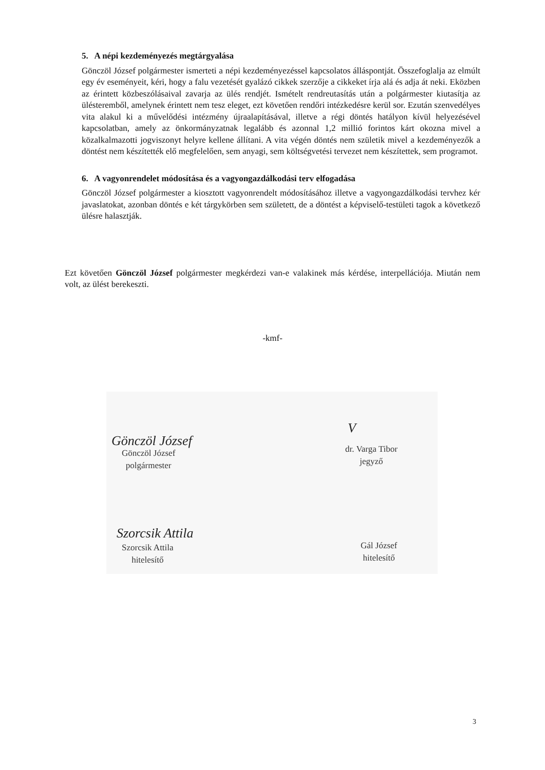5. A népi kezdeményezés megtárgyalása
Gönczöl József polgármester ismerteti a népi kezdeményezéssel kapcsolatos álláspontját. Összefoglalja az elmúlt egy év eseményeit, kéri, hogy a falu vezetését gyalázó cikkek szerzője a cikkeket írja alá és adja át neki. Eközben az érintett közbeszólásaival zavarja az ülés rendjét. Ismételt rendreutasítás után a polgármester kiutasítja az ülésteremből, amelynek érintett nem tesz eleget, ezt követően rendőri intézkedésre kerül sor. Ezután szenvedélyes vita alakul ki a művelődési intézmény újraalapításával, illetve a régi döntés hatályon kívül helyezésével kapcsolatban, amely az önkormányzatnak legalább és azonnal 1,2 millió forintos kárt okozna mivel a közalkalmazotti jogviszonyt helyre kellene állítani. A vita végén döntés nem születik mivel a kezdeményezők a döntést nem készítették elő megfelelően, sem anyagi, sem költségvetési tervezet nem készítettek, sem programot.
6. A vagyonrendelet módosítása és a vagyongazdálkodási terv elfogadása
Gönczöl József polgármester a kiosztott vagyonrendelt módosításához illetve a vagyongazdálkodási tervhez kér javaslatokat, azonban döntés e két tárgykörben sem született, de a döntést a képviselő-testületi tagok a következő ülésre halasztják.
Ezt követően Gönczöl József polgármester megkérdezi van-e valakinek más kérdése, interpellációja. Miután nem volt, az ülést berekeszti.
-kmf-
Gönczöl József
Gönczöl József
polgármester
V
dr. Varga Tibor
jegyző
Szorcsik Attila
Szorcsik Attila
hitelesítő
Gál József
hitelesítő
3